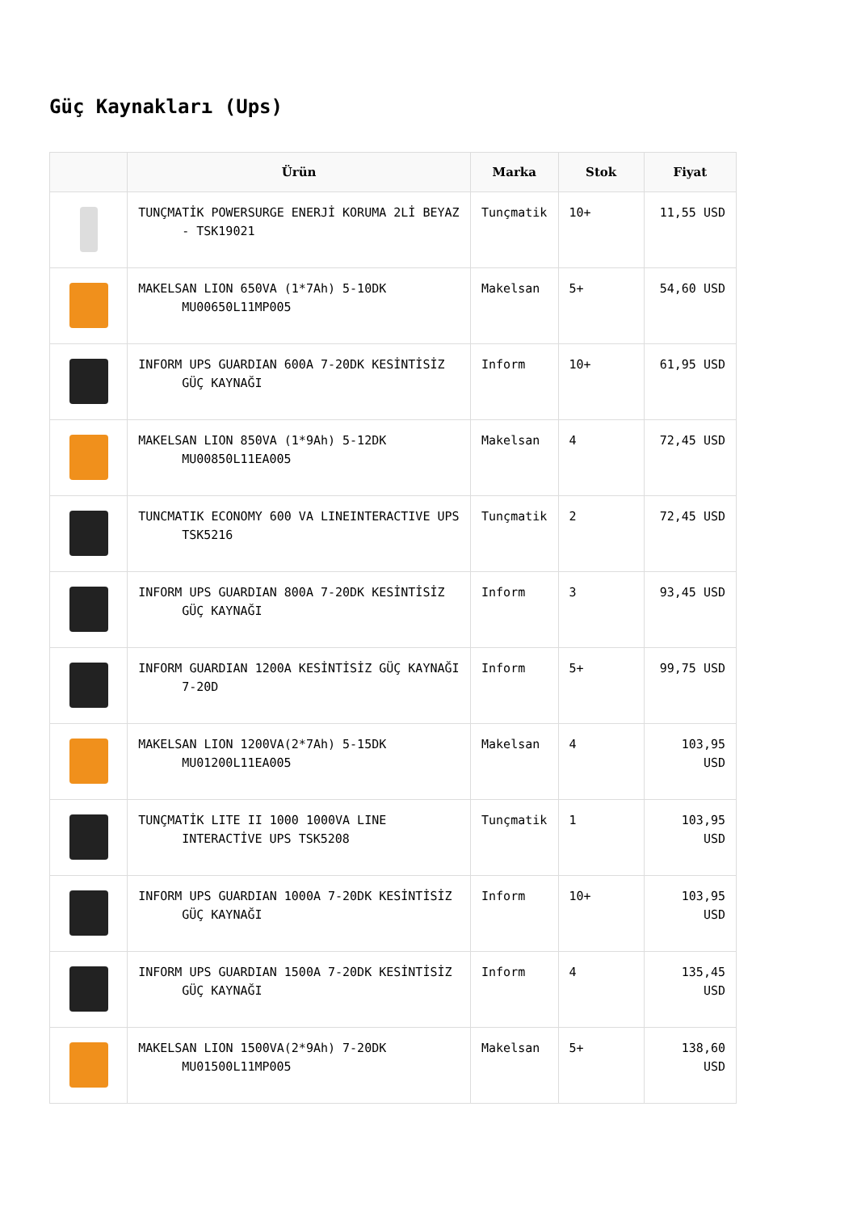Güç Kaynakları (Ups)
| | Ürün | Marka | Stok | Fiyat |
| --- | --- | --- | --- | --- |
| | TUNÇMATİK POWERSURGE ENERJİ KORUMA 2Lİ BEYAZ - TSK19021 | Tunçmatik | 10+ | 11,55 USD |
| | MAKELSAN LION 650VA (1*7Ah) 5-10DK MU00650L11MP005 | Makelsan | 5+ | 54,60 USD |
| | INFORM UPS GUARDIAN 600A 7-20DK KESİNTİSİZ GÜÇ KAYNAĞI | Inform | 10+ | 61,95 USD |
| | MAKELSAN LION 850VA (1*9Ah) 5-12DK MU00850L11EA005 | Makelsan | 4 | 72,45 USD |
| | TUNCMATIK ECONOMY 600 VA LINEINTERACTIVE UPS TSK5216 | Tunçmatik | 2 | 72,45 USD |
| | INFORM UPS GUARDIAN 800A 7-20DK KESİNTİSİZ GÜÇ KAYNAĞI | Inform | 3 | 93,45 USD |
| | INFORM GUARDIAN 1200A KESİNTİSİZ GÜÇ KAYNAĞI 7-20D | Inform | 5+ | 99,75 USD |
| | MAKELSAN LION 1200VA(2*7Ah) 5-15DK MU01200L11EA005 | Makelsan | 4 | 103,95 USD |
| | TUNÇMATİK LITE II 1000 1000VA LINE INTERACTİVE UPS TSK5208 | Tunçmatik | 1 | 103,95 USD |
| | INFORM UPS GUARDIAN 1000A 7-20DK KESİNTİSİZ GÜÇ KAYNAĞI | Inform | 10+ | 103,95 USD |
| | INFORM UPS GUARDIAN 1500A 7-20DK KESİNTİSİZ GÜÇ KAYNAĞI | Inform | 4 | 135,45 USD |
| | MAKELSAN LION 1500VA(2*9Ah) 7-20DK MU01500L11MP005 | Makelsan | 5+ | 138,60 USD |